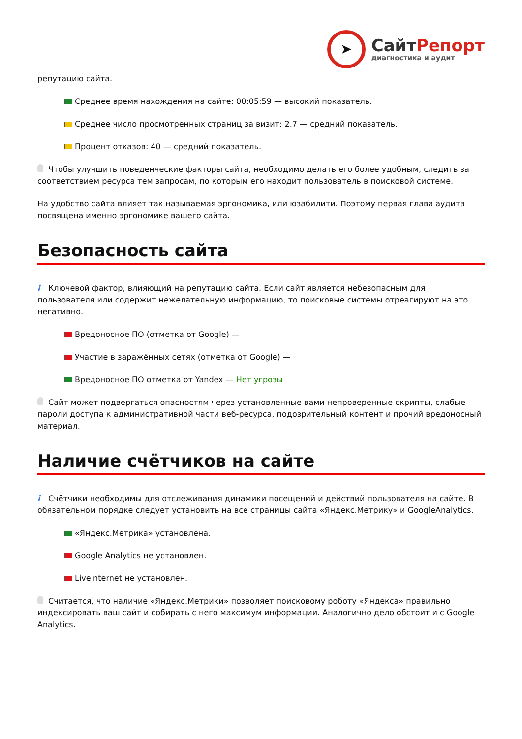➤
СайтРепорт
диагностика и аудит
репутацию сайта.
Среднее время нахождения на сайте: 00:05:59 — высокий показатель.
Среднее число просмотренных страниц за визит: 2.7 — средний показатель.
Процент отказов: 40 — средний показатель.
Чтобы улучшить поведенческие факторы сайта, необходимо делать его более удобным, следить за соответствием ресурса тем запросам, по которым его находит пользователь в поисковой системе.
На удобство сайта влияет так называемая эргономика, или юзабилити. Поэтому первая глава аудита посвящена именно эргономике вашего сайта.
Безопасность сайта
i Ключевой фактор, влияющий на репутацию сайта. Если сайт является небезопасным для пользователя или содержит нежелательную информацию, то поисковые системы отреагируют на это негативно.
Вредоносное ПО (отметка от Google) —
Участие в заражённых сетях (отметка от Google) —
Вредоносное ПО отметка от Yandex — Нет угрозы
Сайт может подвергаться опасностям через установленные вами непроверенные скрипты, слабые пароли доступа к административной части веб-ресурса, подозрительный контент и прочий вредоносный материал.
Наличие счётчиков на сайте
i Счётчики необходимы для отслеживания динамики посещений и действий пользователя на сайте. В обязательном порядке следует установить на все страницы сайта «Яндекс.Метрику» и GoogleAnalytics.
«Яндекс.Метрика» установлена.
Google Analytics не установлен.
Liveinternet не установлен.
Считается, что наличие «Яндекс.Метрики» позволяет поисковому роботу «Яндекса» правильно индексировать ваш сайт и собирать с него максимум информации. Аналогично дело обстоит и с Google Analytics.